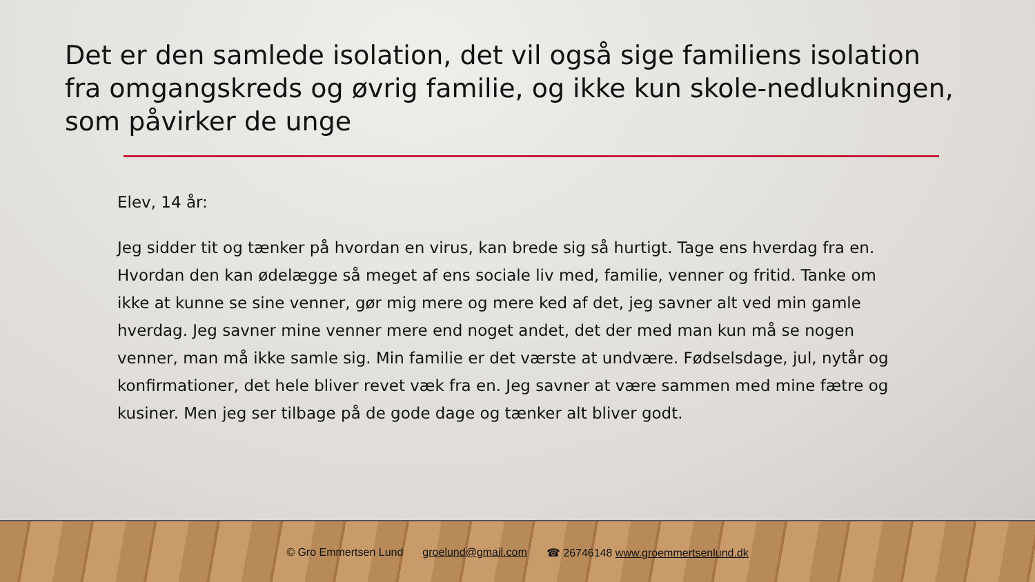Det er den samlede isolation, det vil også sige familiens isolation fra omgangskreds og øvrig familie, og ikke kun skole-nedlukningen, som påvirker de unge
Elev, 14 år:
Jeg sidder tit og tænker på hvordan en virus, kan brede sig så hurtigt. Tage ens hverdag fra en. Hvordan den kan ødelægge så meget af ens sociale liv med, familie, venner og fritid. Tanke om ikke at kunne se sine venner, gør mig mere og mere ked af det, jeg savner alt ved min gamle hverdag. Jeg savner mine venner mere end noget andet, det der med man kun må se nogen venner, man må ikke samle sig. Min familie er det værste at undvære. Fødselsdage, jul, nytår og konfirmationer, det hele bliver revet væk fra en. Jeg savner at være sammen med mine fætre og kusiner. Men jeg ser tilbage på de gode dage og tænker alt bliver godt.
© Gro Emmertsen Lund groelund@gmail.com ☎ 26746148 www.groemmertsenlund.dk